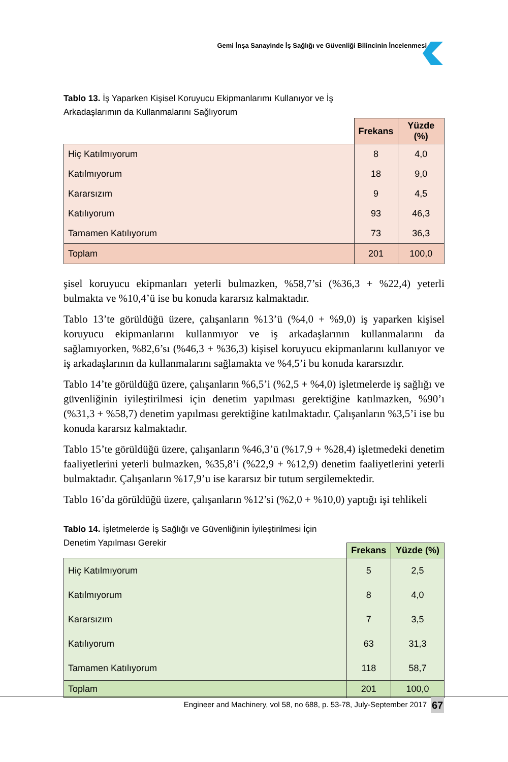Gemi İnşa Sanayinde İş Sağlığı ve Güvenliği Bilincinin İncelenmesi
Tablo 13. İş Yaparken Kişisel Koruyucu Ekipmanlarımı Kullanıyor ve İş Arkadaşlarımın da Kullanmalarını Sağlıyorum
| | Frekans | Yüzde (%) |
| --- | --- | --- |
| Hiç Katılmıyorum | 8 | 4,0 |
| Katılmıyorum | 18 | 9,0 |
| Kararsızım | 9 | 4,5 |
| Katılıyorum | 93 | 46,3 |
| Tamamen Katılıyorum | 73 | 36,3 |
| Toplam | 201 | 100,0 |
şisel koruyucu ekipmanları yeterli bulmazken, %58,7’si (%36,3 + %22,4) yeterli bulmakta ve %10,4’ü ise bu konuda kararsız kalmaktadır.
Tablo 13’te görüldüğü üzere, çalışanların %13’ü (%4,0 + %9,0) iş yaparken kişisel koruyucu ekipmanlarını kullanmıyor ve iş arkadaşlarının kullanmalarını da sağlamıyorken, %82,6’sı (%46,3 + %36,3) kişisel koruyucu ekipmanlarını kullanıyor ve iş arkadaşlarının da kullanmalarını sağlamakta ve %4,5’i bu konuda kararsızdır.
Tablo 14’te görüldüğü üzere, çalışanların %6,5’i (%2,5 + %4,0) işletmelerde iş sağlığı ve güvenliğinin iyileştirilmesi için denetim yapılması gerektiğine katılmazken, %90’ı (%31,3 + %58,7) denetim yapılması gerektiğine katılmaktadır. Çalışanların %3,5’i ise bu konuda kararsız kalmaktadır.
Tablo 15’te görüldüğü üzere, çalışanların %46,3’ü (%17,9 + %28,4) işletmedeki denetim faaliyetlerini yeterli bulmazken, %35,8’i (%22,9 + %12,9) denetim faaliyetlerini yeterli bulmaktadır. Çalışanların %17,9’u ise kararsız bir tutum sergilemektedir.
Tablo 16’da görüldüğü üzere, çalışanların %12’si (%2,0 + %10,0) yaptığı işi tehlikeli
Tablo 14. İşletmelerde İş Sağlığı ve Güvenliğinin İyileştirilmesi İçin Denetim Yapılması Gerekir
| | Frekans | Yüzde (%) |
| --- | --- | --- |
| Hiç Katılmıyorum | 5 | 2,5 |
| Katılmıyorum | 8 | 4,0 |
| Kararsızım | 7 | 3,5 |
| Katılıyorum | 63 | 31,3 |
| Tamamen Katılıyorum | 118 | 58,7 |
| Toplam | 201 | 100,0 |
Engineer and Machinery, vol 58, no 688, p. 53-78, July-September 2017
67